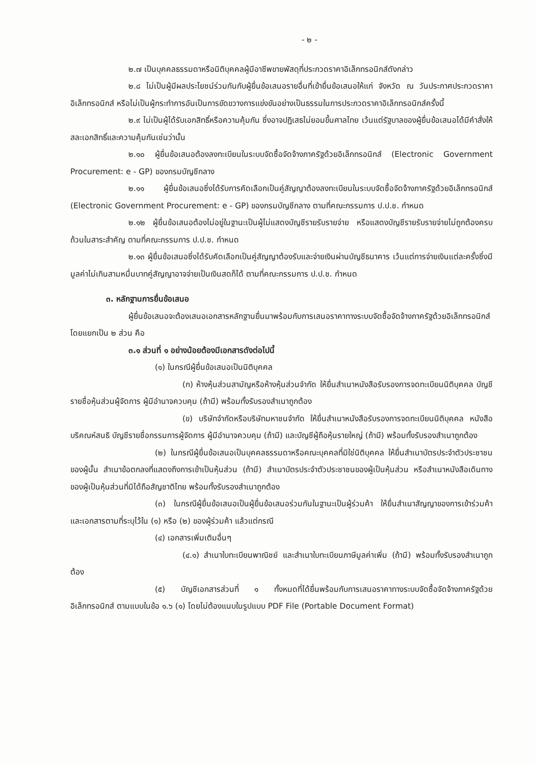- ๒ -
๒.๗ เป็นบุคคลธรรมดาหรือนิติบุคคลผู้มีอาชีพขายพัสดุที่ประกวดราคาอิเล็กทรอนิกส์ดังกล่าว
๒.๘ ไม่เป็นผู้มีผลประโยชน์ร่วมกันกับผู้ยื่นข้อเสนอรายอื่นที่เข้ายื่นข้อเสนอให้แก่ จังหวัด ณ วันประกาศประกวดราคาอิเล็กทรอนิกส์ หรือไม่เป็นผู้กระทำการอันเป็นการขัดขวางการแข่งขันอย่างเป็นธรรมในการประกวดราคาอิเล็กทรอนิกส์ครั้งนี้
๒.๙ ไม่เป็นผู้ได้รับเอกสิทธิ์หรือความคุ้มกัน ซึ่งอาจปฏิเสธไม่ยอมขึ้นศาลไทย เว้นแต่รัฐบาลของผู้ยื่นข้อเสนอได้มีคำสั่งให้สละเอกสิทธิ์และความคุ้มกันเช่นว่านั้น
๒.๑๐ ผู้ยื่นข้อเสนอต้องลงทะเบียนในระบบจัดซื้อจัดจ้างภาครัฐด้วยอิเล็กทรอนิกส์ (Electronic Government Procurement: e - GP) ของกรมบัญชีกลาง
๒.๑๑ ผู้ยื่นข้อเสนอซึ่งได้รับการคัดเลือกเป็นคู่สัญญาต้องลงทะเบียนในระบบจัดซื้อจัดจ้างภาครัฐด้วยอิเล็กทรอนิกส์ (Electronic Government Procurement: e - GP) ของกรมบัญชีกลาง ตามที่คณะกรรมการ ป.ป.ช. กำหนด
๒.๑๒ ผู้ยื่นข้อเสนอต้องไม่อยู่ในฐานะเป็นผู้ไม่แสดงบัญชีรายรับรายจ่าย หรือแสดงบัญชีรายรับรายจ่ายไม่ถูกต้องครบถ้วนในสาระสำคัญ ตามที่คณะกรรมการ ป.ป.ช. กำหนด
๒.๑๓ ผู้ยื่นข้อเสนอซึ่งได้รับคัดเลือกเป็นคู่สัญญาต้องรับและจ่ายเงินผ่านบัญชีธนาคาร เว้นแต่การจ่ายเงินแต่ละครั้งซึ่งมีมูลค่าไม่เกินสามหมื่นบาทคู่สัญญาอาจจ่ายเป็นเงินสดก็ได้ ตามที่คณะกรรมการ ป.ป.ช. กำหนด
๓. หลักฐานการยื่นข้อเสนอ
ผู้ยื่นข้อเสนอจะต้องเสนอเอกสารหลักฐานยื่นมาพร้อมกับการเสนอราคาทางระบบจัดซื้อจัดจ้างภาครัฐด้วยอิเล็กทรอนิกส์ โดยแยกเป็น ๒ ส่วน คือ
๓.๑ ส่วนที่ ๑ อย่างน้อยต้องมีเอกสารดังต่อไปนี้
(๑) ในกรณีผู้ยื่นข้อเสนอเป็นนิติบุคคล
(ก) ห้างหุ้นส่วนสามัญหรือห้างหุ้นส่วนจำกัด ให้ยื่นสำเนาหนังสือรับรองการจดทะเบียนนิติบุคคล บัญชีรายชื่อหุ้นส่วนผู้จัดการ ผู้มีอำนาจควบคุม (ถ้ามี) พร้อมทั้งรับรองสำเนาถูกต้อง
(ข) บริษัทจำกัดหรือบริษัทมหาชนจำกัด ให้ยื่นสำเนาหนังสือรับรองการจดทะเบียนนิติบุคคล หนังสือบริคณห์สนธิ บัญชีรายชื่อกรรมการผู้จัดการ ผู้มีอำนาจควบคุม (ถ้ามี) และบัญชีผู้ถือหุ้นรายใหญ่ (ถ้ามี) พร้อมทั้งรับรองสำเนาถูกต้อง
(๒) ในกรณีผู้ยื่นข้อเสนอเป็นบุคคลธรรมดาหรือคณะบุคคลที่มิใช่นิติบุคคล ให้ยื่นสำเนาบัตรประจำตัวประชาชนของผู้นั้น สำเนาข้อตกลงที่แสดงถึงการเข้าเป็นหุ้นส่วน (ถ้ามี) สำเนาบัตรประจำตัวประชาชนของผู้เป็นหุ้นส่วน หรือสำเนาหนังสือเดินทางของผู้เป็นหุ้นส่วนที่มิได้ถือสัญชาติไทย พร้อมทั้งรับรองสำเนาถูกต้อง
(๓) ในกรณีผู้ยื่นข้อเสนอเป็นผู้ยื่นข้อเสนอร่วมกันในฐานะเป็นผู้ร่วมค้า ให้ยื่นสำเนาสัญญาของการเข้าร่วมค้า และเอกสารตามที่ระบุไว้ใน (๑) หรือ (๒) ของผู้ร่วมค้า แล้วแต่กรณี
(๔) เอกสารเพิ่มเติมอื่นๆ
(๔.๑) สำเนาใบทะเบียนพาณิชย์ และสำเนาใบทะเบียนภาษีมูลค่าเพิ่ม (ถ้ามี) พร้อมทั้งรับรองสำเนาถูกต้อง
(๕) บัญชีเอกสารส่วนที่ ๑ ทั้งหมดที่ได้ยื่นพร้อมกับการเสนอราคาทางระบบจัดซื้อจัดจ้างภาครัฐด้วยอิเล็กทรอนิกส์ ตามแบบในข้อ ๑.๖ (๑) โดยไม่ต้องแนบในรูปแบบ PDF File (Portable Document Format)